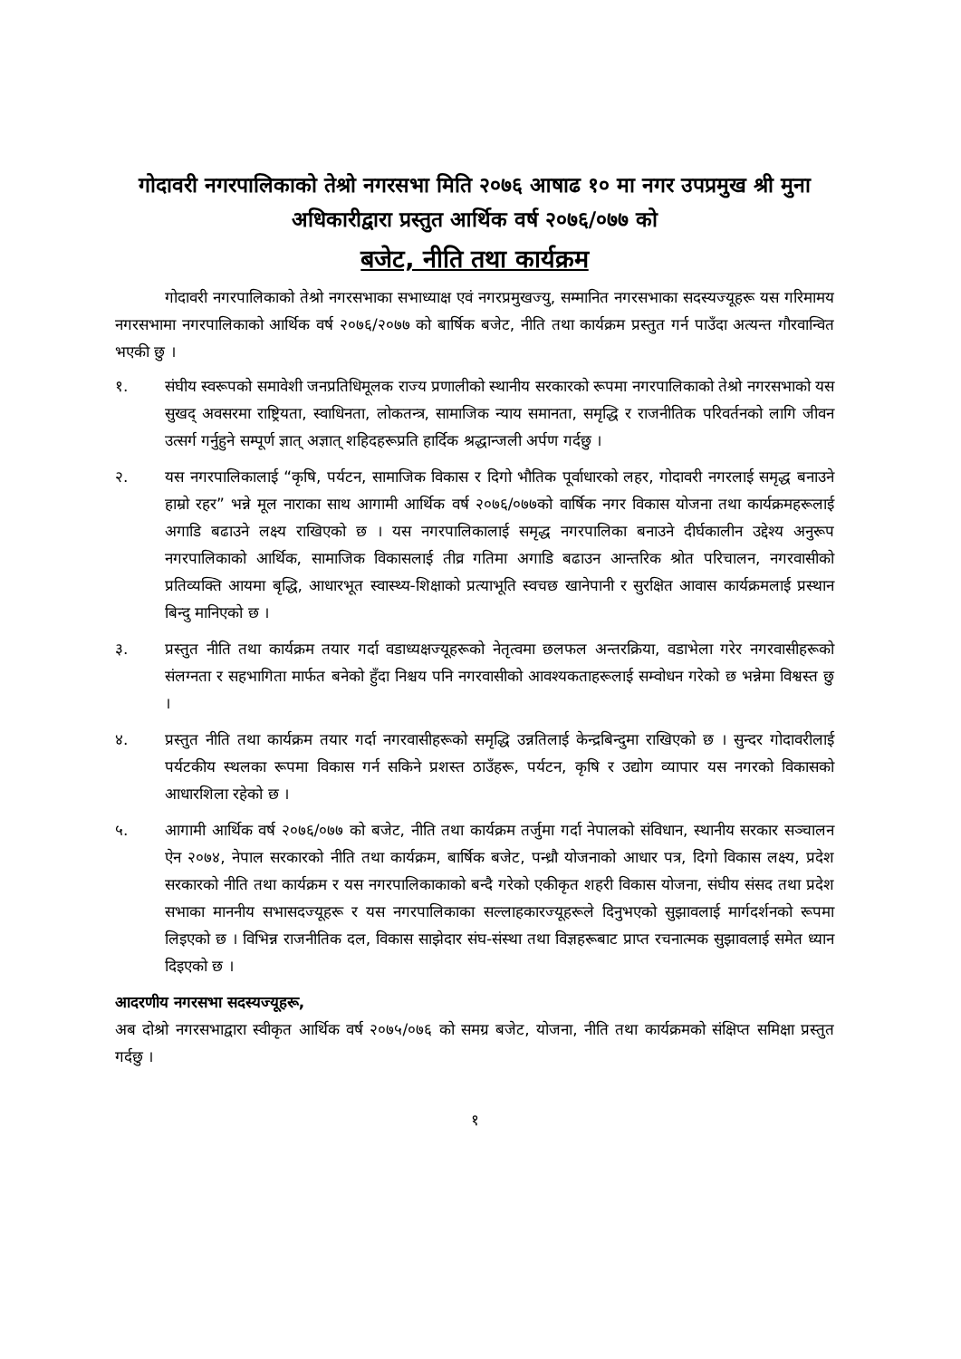गोदावरी नगरपालिकाको तेश्रो नगरसभा मिति २०७६ आषाढ १० मा नगर उपप्रमुख श्री मुना अधिकारीद्वारा प्रस्तुत आर्थिक वर्ष २०७६/०७७ को
बजेट, नीति तथा कार्यक्रम
गोदावरी नगरपालिकाको तेश्रो नगरसभाका सभाध्याक्ष एवं नगरप्रमुखज्यु, सम्मानित नगरसभाका सदस्यज्यूहरू यस गरिमामय नगरसभामा नगरपालिकाको आर्थिक वर्ष २०७६/२०७७ को बार्षिक बजेट, नीति तथा कार्यक्रम प्रस्तुत गर्न पाउँदा अत्यन्त गौरवान्वित भएकी छु ।
१. संघीय स्वरूपको समावेशी जनप्रतिधिमूलक राज्य प्रणालीको स्थानीय सरकारको रूपमा नगरपालिकाको तेश्रो नगरसभाको यस सुखद् अवसरमा राष्ट्रियता, स्वाधिनता, लोकतन्त्र, सामाजिक न्याय समानता, समृद्धि र राजनीतिक परिवर्तनको लागि जीवन उत्सर्ग गर्नुहुने सम्पूर्ण ज्ञात् अज्ञात् शहिदहरूप्रति हार्दिक श्रद्धान्जली अर्पण गर्दछु ।
२. यस नगरपालिकालाई “कृषि, पर्यटन, सामाजिक विकास र दिगो भौतिक पूर्वाधारको लहर, गोदावरी नगरलाई समृद्ध बनाउने हाम्रो रहर” भन्ने मूल नाराका साथ आगामी आर्थिक वर्ष २०७६/०७७को वार्षिक नगर विकास योजना तथा कार्यक्रमहरूलाई अगाडि बढाउने लक्ष्य राखिएको छ । यस नगरपालिकालाई समृद्ध नगरपालिका बनाउने दीर्घकालीन उद्देश्य अनुरूप नगरपालिकाको आर्थिक, सामाजिक विकासलाई तीव्र गतिमा अगाडि बढाउन आन्तरिक श्रोत परिचालन, नगरवासीको प्रतिव्यक्ति आयमा बृद्धि, आधारभूत स्वास्थ्य-शिक्षाको प्रत्याभूति स्वचछ खानेपानी र सुरक्षित आवास कार्यक्रमलाई प्रस्थान बिन्दु मानिएको छ ।
३. प्रस्तुत नीति तथा कार्यक्रम तयार गर्दा वडाध्यक्षज्यूहरूको नेतृत्वमा छलफल अन्तरक्रिया, वडाभेला गरेर नगरवासीहरूको संलग्नता र सहभागिता मार्फत बनेको हुँदा निश्चय पनि नगरवासीको आवश्यकताहरूलाई सम्वोधन गरेको छ भन्नेमा विश्वस्त छु ।
४. प्रस्तुत नीति तथा कार्यक्रम तयार गर्दा नगरवासीहरूको समृद्धि उन्नतिलाई केन्द्रबिन्दुमा राखिएको छ । सुन्दर गोदावरीलाई पर्यटकीय स्थलका रूपमा विकास गर्न सकिने प्रशस्त ठाउँहरू, पर्यटन, कृषि र उद्योग व्यापार यस नगरको विकासको आधारशिला रहेको छ ।
५. आगामी आर्थिक वर्ष २०७६/०७७ को बजेट, नीति तथा कार्यक्रम तर्जुमा गर्दा नेपालको संविधान, स्थानीय सरकार सञ्चालन ऐन २०७४, नेपाल सरकारको नीति तथा कार्यक्रम, बार्षिक बजेट, पन्ध्रौ योजनाको आधार पत्र, दिगो विकास लक्ष्य, प्रदेश सरकारको नीति तथा कार्यक्रम र यस नगरपालिकाकाको बन्दै गरेको एकीकृत शहरी विकास योजना, संघीय संसद तथा प्रदेश सभाका माननीय सभासदज्यूहरू र यस नगरपालिकाका सल्लाहकारज्यूहरूले दिनुभएको सुझावलाई मार्गदर्शनको रूपमा लिइएको छ । विभिन्न राजनीतिक दल, विकास साझेदार संघ-संस्था तथा विज्ञहरूबाट प्राप्त रचनात्मक सुझावलाई समेत ध्यान दिइएको छ ।
आदरणीय नगरसभा सदस्यज्यूहरू,
अब दोश्रो नगरसभाद्वारा स्वीकृत आर्थिक वर्ष २०७५/०७६ को समग्र बजेट, योजना, नीति तथा कार्यक्रमको संक्षिप्त समिक्षा प्रस्तुत गर्दछु ।
१